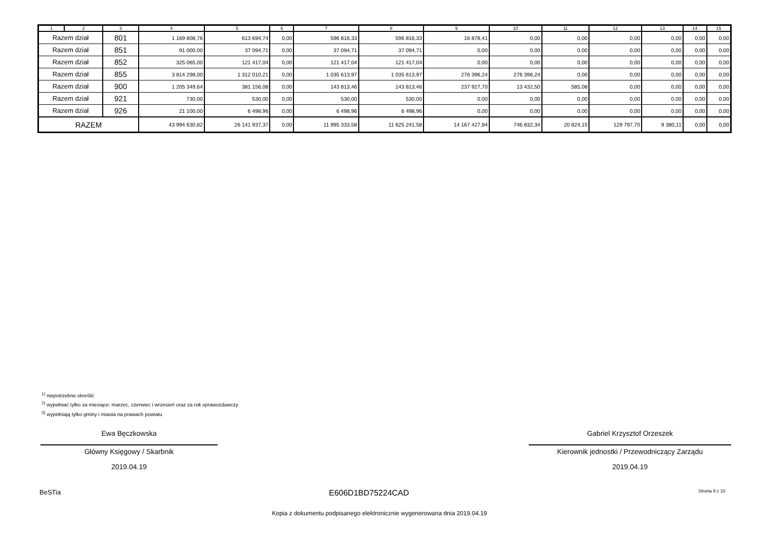| 1 | 2 | 3 | 4 | 5 | 6 | 7 | 8 | 9 | 10 | 11 | 12 | 13 | 14 | 15 |
| --- | --- | --- | --- | --- | --- | --- | --- | --- | --- | --- | --- | --- | --- | --- |
| Razem dział | | 801 | 1 169 808,76 | 613 694,74 | 0,00 | 596 816,33 | 596 816,33 | 16 878,41 | 0,00 | 0,00 | 0,00 | 0,00 | 0,00 | 0,00 |
| Razem dział | | 851 | 91 000,00 | 37 094,71 | 0,00 | 37 094,71 | 37 094,71 | 0,00 | 0,00 | 0,00 | 0,00 | 0,00 | 0,00 | 0,00 |
| Razem dział | | 852 | 325 065,00 | 121 417,04 | 0,00 | 121 417,04 | 121 417,04 | 0,00 | 0,00 | 0,00 | 0,00 | 0,00 | 0,00 | 0,00 |
| Razem dział | | 855 | 3 814 298,00 | 1 312 010,21 | 0,00 | 1 035 613,97 | 1 035 613,97 | 276 396,24 | 276 396,24 | 0,00 | 0,00 | 0,00 | 0,00 | 0,00 |
| Razem dział | | 900 | 1 205 349,64 | 381 156,08 | 0,00 | 143 813,46 | 143 813,46 | 237 927,70 | 13 432,50 | 585,08 | 0,00 | 0,00 | 0,00 | 0,00 |
| Razem dział | | 921 | 730,00 | 530,00 | 0,00 | 530,00 | 530,00 | 0,00 | 0,00 | 0,00 | 0,00 | 0,00 | 0,00 | 0,00 |
| Razem dział | | 926 | 21 100,00 | 6 498,96 | 0,00 | 6 498,96 | 6 498,96 | 0,00 | 0,00 | 0,00 | 0,00 | 0,00 | 0,00 | 0,00 |
| RAZEM | | | 43 994 630,82 | 26 141 937,37 | 0,00 | 11 995 333,58 | 11 625 241,58 | 14 167 427,94 | 746 832,34 | 20 824,15 | 129 797,70 | 9 380,11 | 0,00 | 0,00 |
<sup>1)</sup> niepotrzebne skreślić
<sup>2)</sup> wypełniać tylko za miesiące: marzec, czerwiec i wrzesień oraz za rok sprawozdawczy
<sup>3)</sup> wypełniają tylko gminy i miasta na prawach powiatu
Ewa Bęczkowska
Główny Księgowy / Skarbnik
2019.04.19
Gabriel Krzysztof Orzeszek
Kierownik jednostki / Przewodniczący Zarządu
2019.04.19
BeSTia E606D1BD75224CAD Strona 9 z 10
Kopia z dokumentu podpisanego elektronicznie wygenerowana dnia 2019.04.19